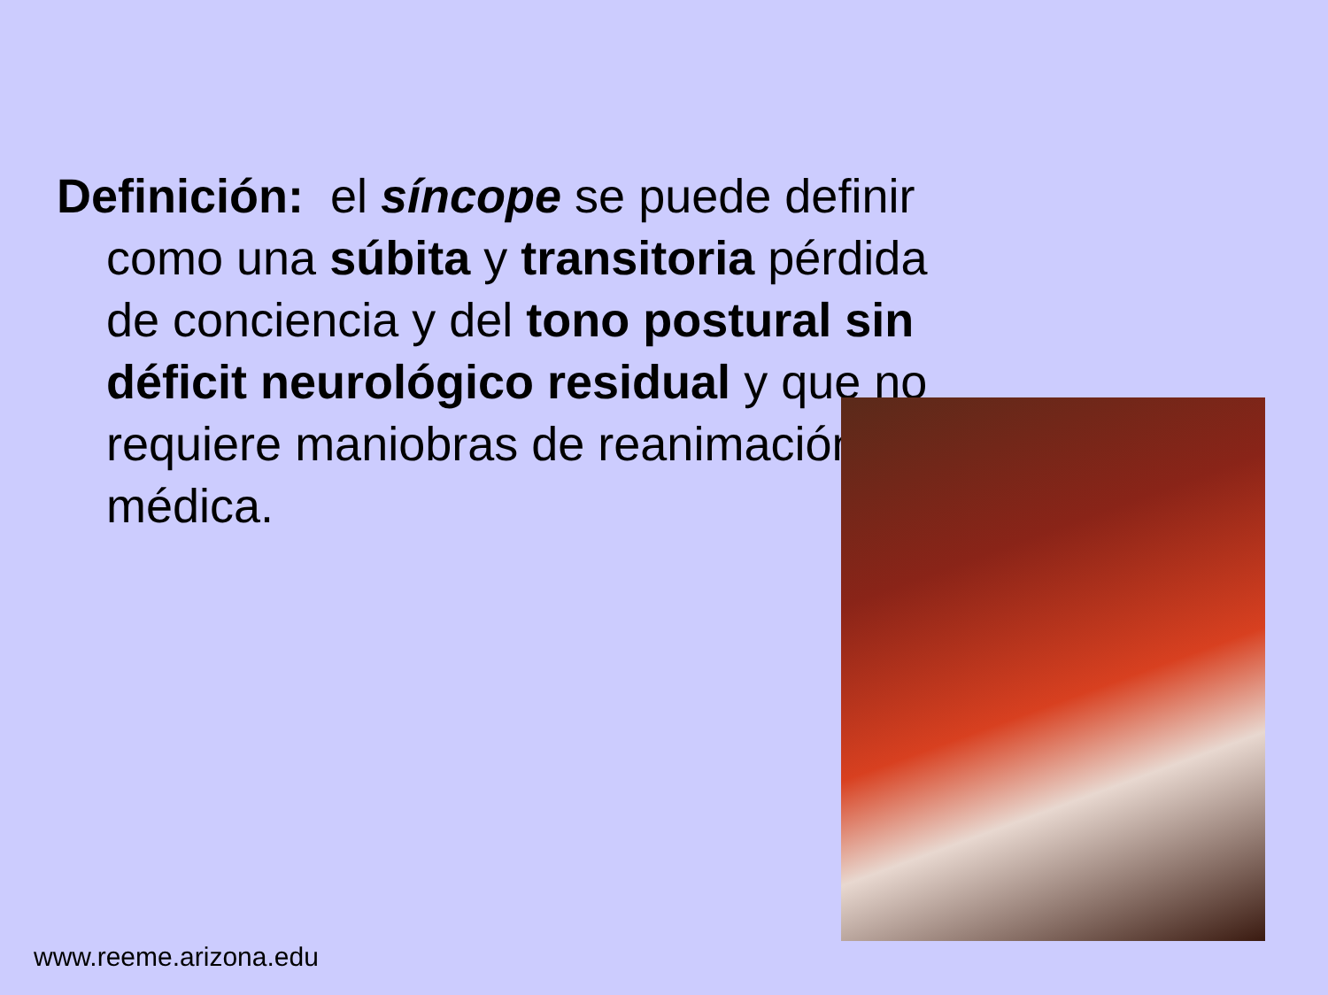Definición: el síncope se puede definir como una súbita y transitoria pérdida de conciencia y del tono postural sin déficit neurológico residual y que no requiere maniobras de reanimación médica.
www.reeme.arizona.edu